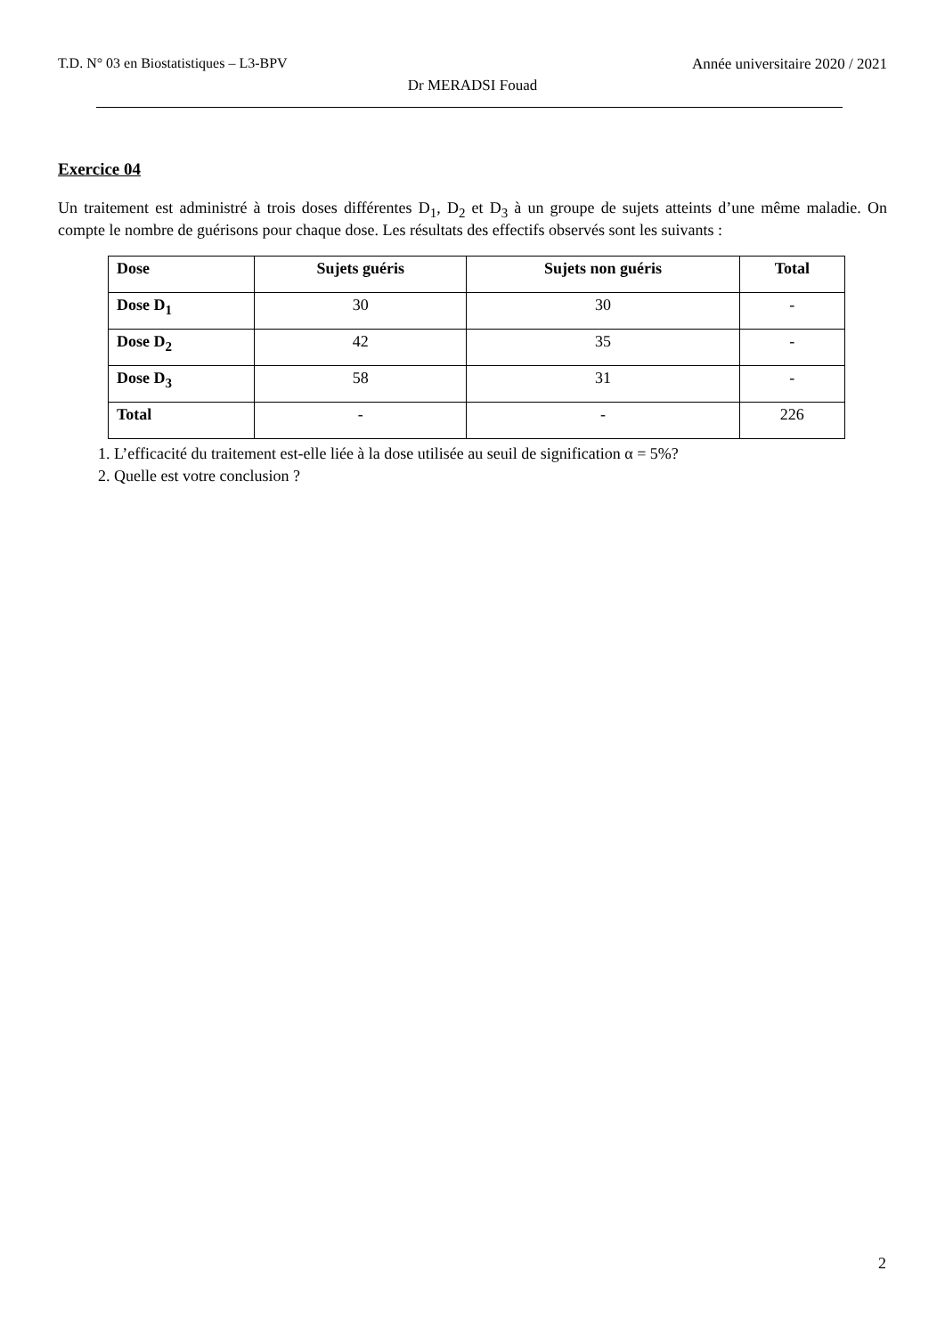T.D. N° 03 en Biostatistiques – L3-BPV Année universitaire 2020 / 2021
Dr MERADSI Fouad
Exercice 04
Un traitement est administré à trois doses différentes D<sub>1</sub>, D<sub>2</sub> et D<sub>3</sub> à un groupe de sujets atteints d’une même maladie. On compte le nombre de guérisons pour chaque dose. Les résultats des effectifs observés sont les suivants :
| Dose | Sujets guéris | Sujets non guéris | Total |
| --- | --- | --- | --- |
| Dose D<sub>1</sub> | 30 | 30 | - |
| Dose D<sub>2</sub> | 42 | 35 | - |
| Dose D<sub>3</sub> | 58 | 31 | - |
| Total | - | - | 226 |
1. L’efficacité du traitement est-elle liée à la dose utilisée au seuil de signification α = 5%?
2. Quelle est votre conclusion ?
2